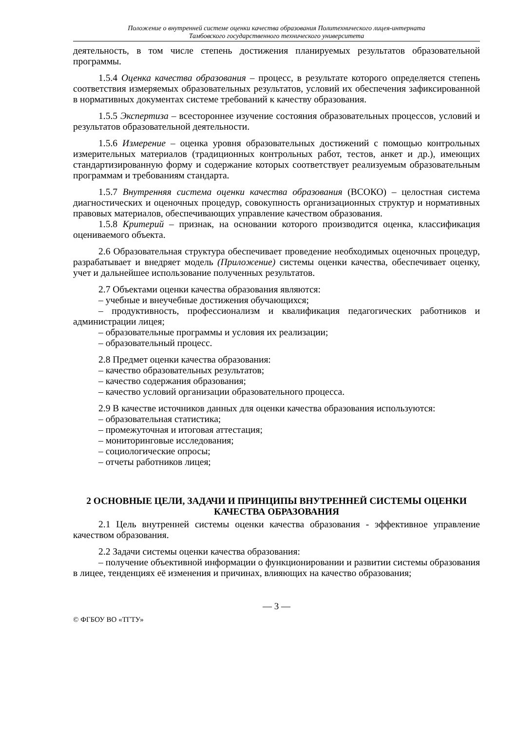Положение о внутренней системе оценки качества образования Политехнического лицея-интерната
Тамбовского государственного технического университета
деятельность, в том числе степень достижения планируемых результатов образовательной программы.
1.5.4 Оценка качества образования – процесс, в результате которого определяется степень соответствия измеряемых образовательных результатов, условий их обеспечения зафиксированной в нормативных документах системе требований к качеству образования.
1.5.5 Экспертиза – всестороннее изучение состояния образовательных процессов, условий и результатов образовательной деятельности.
1.5.6 Измерение – оценка уровня образовательных достижений с помощью контрольных измерительных материалов (традиционных контрольных работ, тестов, анкет и др.), имеющих стандартизированную форму и содержание которых соответствует реализуемым образовательным программам и требованиям стандарта.
1.5.7 Внутренняя система оценки качества образования (ВСОКО) – целостная система диагностических и оценочных процедур, совокупность организационных структур и нормативных правовых материалов, обеспечивающих управление качеством образования.
1.5.8 Критерий – признак, на основании которого производится оценка, классификация оцениваемого объекта.
2.6 Образовательная структура обеспечивает проведение необходимых оценочных процедур, разрабатывает и внедряет модель (Приложение) системы оценки качества, обеспечивает оценку, учет и дальнейшее использование полученных результатов.
2.7 Объектами оценки качества образования являются:
– учебные и внеучебные достижения обучающихся;
– продуктивность, профессионализм и квалификация педагогических работников и администрации лицея;
– образовательные программы и условия их реализации;
– образовательный процесс.
2.8 Предмет оценки качества образования:
– качество образовательных результатов;
– качество содержания образования;
– качество условий организации образовательного процесса.
2.9 В качестве источников данных для оценки качества образования используются:
– образовательная статистика;
– промежуточная и итоговая аттестация;
– мониторинговые исследования;
– социологические опросы;
– отчеты работников лицея;
2 ОСНОВНЫЕ ЦЕЛИ, ЗАДАЧИ И ПРИНЦИПЫ ВНУТРЕННЕЙ СИСТЕМЫ ОЦЕНКИ КАЧЕСТВА ОБРАЗОВАНИЯ
2.1 Цель внутренней системы оценки качества образования - эффективное управление качеством образования.
2.2 Задачи системы оценки качества образования:
– получение объективной информации о функционировании и развитии системы образования в лицее, тенденциях её изменения и причинах, влияющих на качество образования;
— 3 —
© ФГБОУ ВО «ТГТУ»